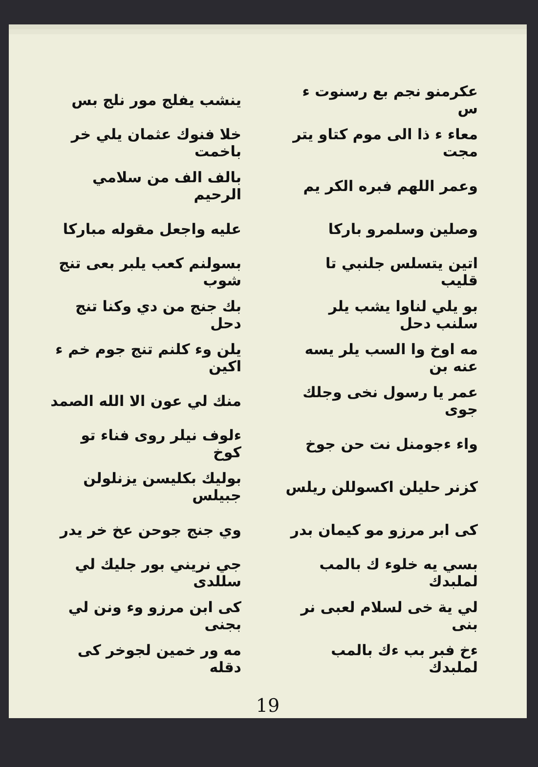عكرمنو نجم بع رسنوت ء س ينشب يفلج مور نلج بس
معاء ء ذا الى موم كتاو يتر مجت خلا فنوك عثمان يلي خر باخمت
وعمر اللهم فبره الكر يم بالف الف من سلامي الرحيم
وصلين وسلمرو باركا عليه واجعل مقوله مباركا
اتين يتسلس جلنبي تا قليب بسولنم كعب يلبر بعى تنج شوب
بو يلي لناوا يشب يلر سلنب دحل بك جنج من دي وكنا تنج دحل
مه اوخ وا السب يلر يسه عنه بن يلن وء كلنم تنج جوم خم ء اكين
عمر يا رسول نخى وجلك جوى منك لي عون الا الله الصمد
واء ءجومنل نت حن جوخ ءلوف نيلر روى فناء تو كوخ
كزنر حليلن اكسوللن ريلس بوليك بكليسن يزنلولن جبيلس
كى ابر مرزو مو كيمان بدر وي جنج جوحن عخ خر يدر
بسي يه خلوء ك بالمب لملبدك جي نريني بور جليك لي سللدى
لي ية خى لسلام لعبى نر بنى كى ابن مرزو وء ونن لي بجنى
ءخ فبر بب ءك بالمب لملبدك مه ور خمين لجوخر كى دقله
19